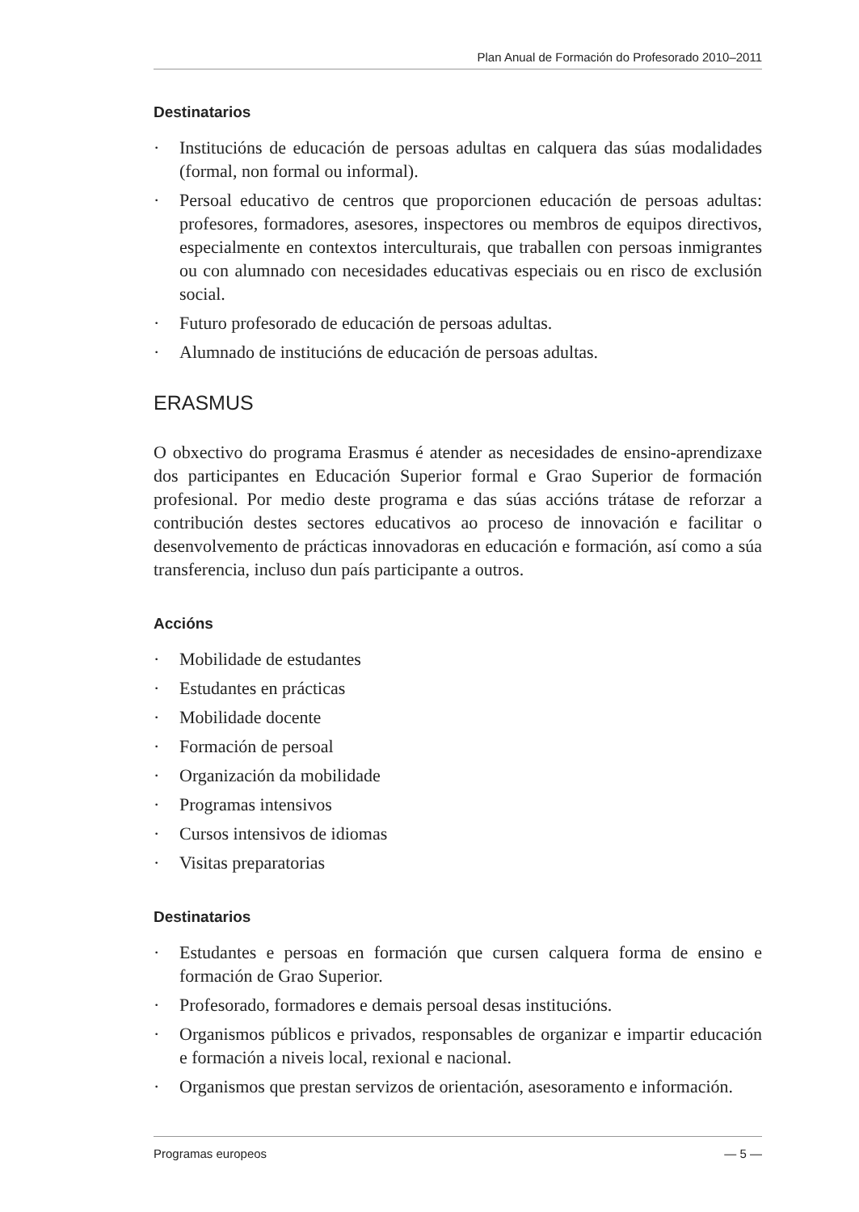Plan Anual de Formación do Profesorado 2010–2011
Destinatarios
· Institucións de educación de persoas adultas en calquera das súas modalidades (formal, non formal ou informal).
· Persoal educativo de centros que proporcionen educación de persoas adultas: profesores, formadores, asesores, inspectores ou membros de equipos directivos, especialmente en contextos interculturais, que traballen con persoas inmigrantes ou con alumnado con necesidades educativas especiais ou en risco de exclusión social.
· Futuro profesorado de educación de persoas adultas.
· Alumnado de institucións de educación de persoas adultas.
ERASMUS
O obxectivo do programa Erasmus é atender as necesidades de ensino-aprendizaxe dos participantes en Educación Superior formal e Grao Superior de formación profesional. Por medio deste programa e das súas accións trátase de reforzar a contribución destes sectores educativos ao proceso de innovación e facilitar o desenvolvemento de prácticas innovadoras en educación e formación, así como a súa transferencia, incluso dun país participante a outros.
Accións
· Mobilidade de estudantes
· Estudantes en prácticas
· Mobilidade docente
· Formación de persoal
· Organización da mobilidade
· Programas intensivos
· Cursos intensivos de idiomas
· Visitas preparatorias
Destinatarios
· Estudantes e persoas en formación que cursen calquera forma de ensino e formación de Grao Superior.
· Profesorado, formadores e demais persoal desas institucións.
· Organismos públicos e privados, responsables de organizar e impartir educación e formación a niveis local, rexional e nacional.
· Organismos que prestan servizos de orientación, asesoramento e información.
Programas europeos — 5 —